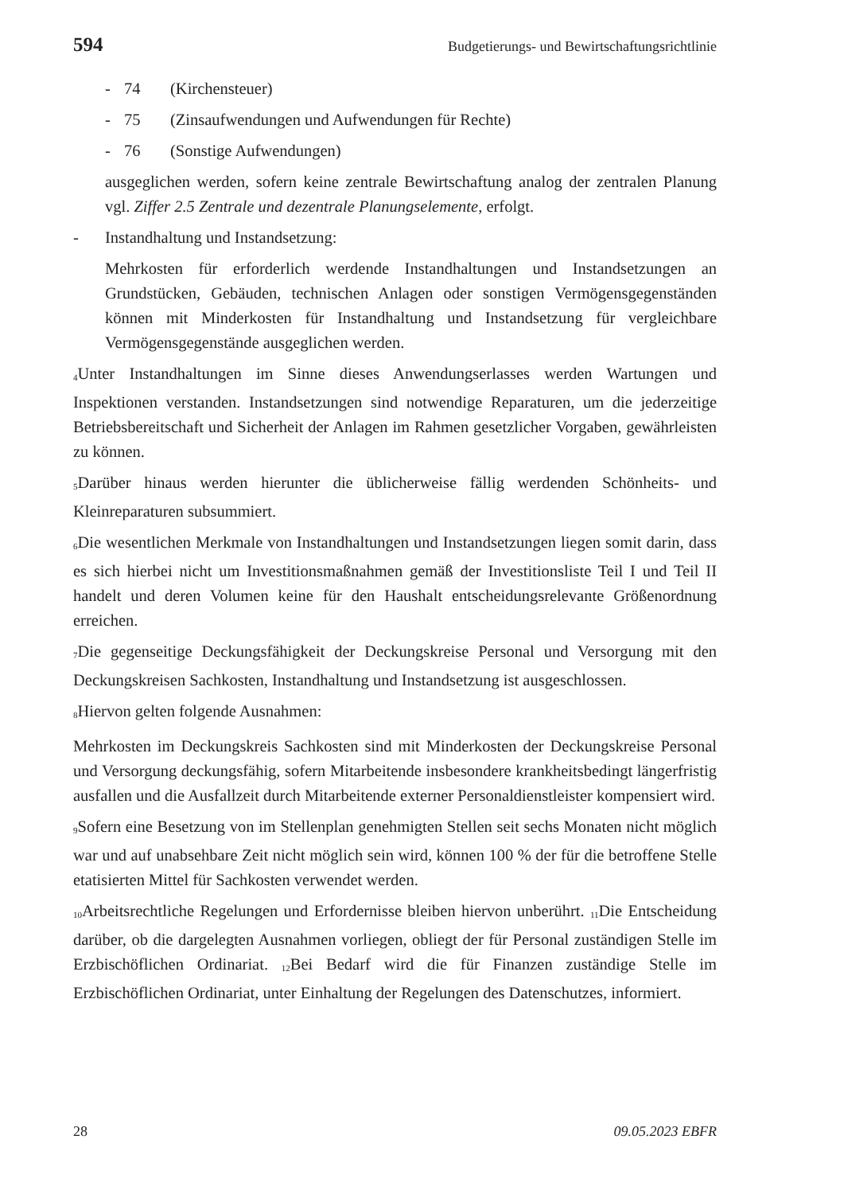594 Budgetierungs- und Bewirtschaftungsrichtlinie
- 74 (Kirchensteuer)
- 75 (Zinsaufwendungen und Aufwendungen für Rechte)
- 76 (Sonstige Aufwendungen)
ausgeglichen werden, sofern keine zentrale Bewirtschaftung analog der zentralen Planung vgl. Ziffer 2.5 Zentrale und dezentrale Planungselemente, erfolgt.
- Instandhaltung und Instandsetzung:
Mehrkosten für erforderlich werdende Instandhaltungen und Instandsetzungen an Grundstücken, Gebäuden, technischen Anlagen oder sonstigen Vermögensgegenständen können mit Minderkosten für Instandhaltung und Instandsetzung für vergleichbare Vermögensgegenstände ausgeglichen werden.
<sub>4</sub>Unter Instandhaltungen im Sinne dieses Anwendungserlasses werden Wartungen und Inspektionen verstanden. Instandsetzungen sind notwendige Reparaturen, um die jederzeitige Betriebsbereitschaft und Sicherheit der Anlagen im Rahmen gesetzlicher Vorgaben, gewährleisten zu können.
<sub>5</sub>Darüber hinaus werden hierunter die üblicherweise fällig werdenden Schönheits- und Kleinreparaturen subsummiert.
<sub>6</sub>Die wesentlichen Merkmale von Instandhaltungen und Instandsetzungen liegen somit darin, dass es sich hierbei nicht um Investitionsmaßnahmen gemäß der Investitionsliste Teil I und Teil II handelt und deren Volumen keine für den Haushalt entscheidungsrelevante Größenordnung erreichen.
<sub>7</sub>Die gegenseitige Deckungsfähigkeit der Deckungskreise Personal und Versorgung mit den Deckungskreisen Sachkosten, Instandhaltung und Instandsetzung ist ausgeschlossen.
<sub>8</sub>Hiervon gelten folgende Ausnahmen:
Mehrkosten im Deckungskreis Sachkosten sind mit Minderkosten der Deckungskreise Personal und Versorgung deckungsfähig, sofern Mitarbeitende insbesondere krankheitsbedingt längerfristig ausfallen und die Ausfallzeit durch Mitarbeitende externer Personaldienstleister kompensiert wird.
<sub>9</sub>Sofern eine Besetzung von im Stellenplan genehmigten Stellen seit sechs Monaten nicht möglich war und auf unabsehbare Zeit nicht möglich sein wird, können 100 % der für die betroffene Stelle etatisierten Mittel für Sachkosten verwendet werden.
<sub>10</sub>Arbeitsrechtliche Regelungen und Erfordernisse bleiben hiervon unberührt. <sub>11</sub>Die Entscheidung darüber, ob die dargelegten Ausnahmen vorliegen, obliegt der für Personal zuständigen Stelle im Erzbischöflichen Ordinariat. <sub>12</sub>Bei Bedarf wird die für Finanzen zuständige Stelle im Erzbischöflichen Ordinariat, unter Einhaltung der Regelungen des Datenschutzes, informiert.
28 09.05.2023 EBFR